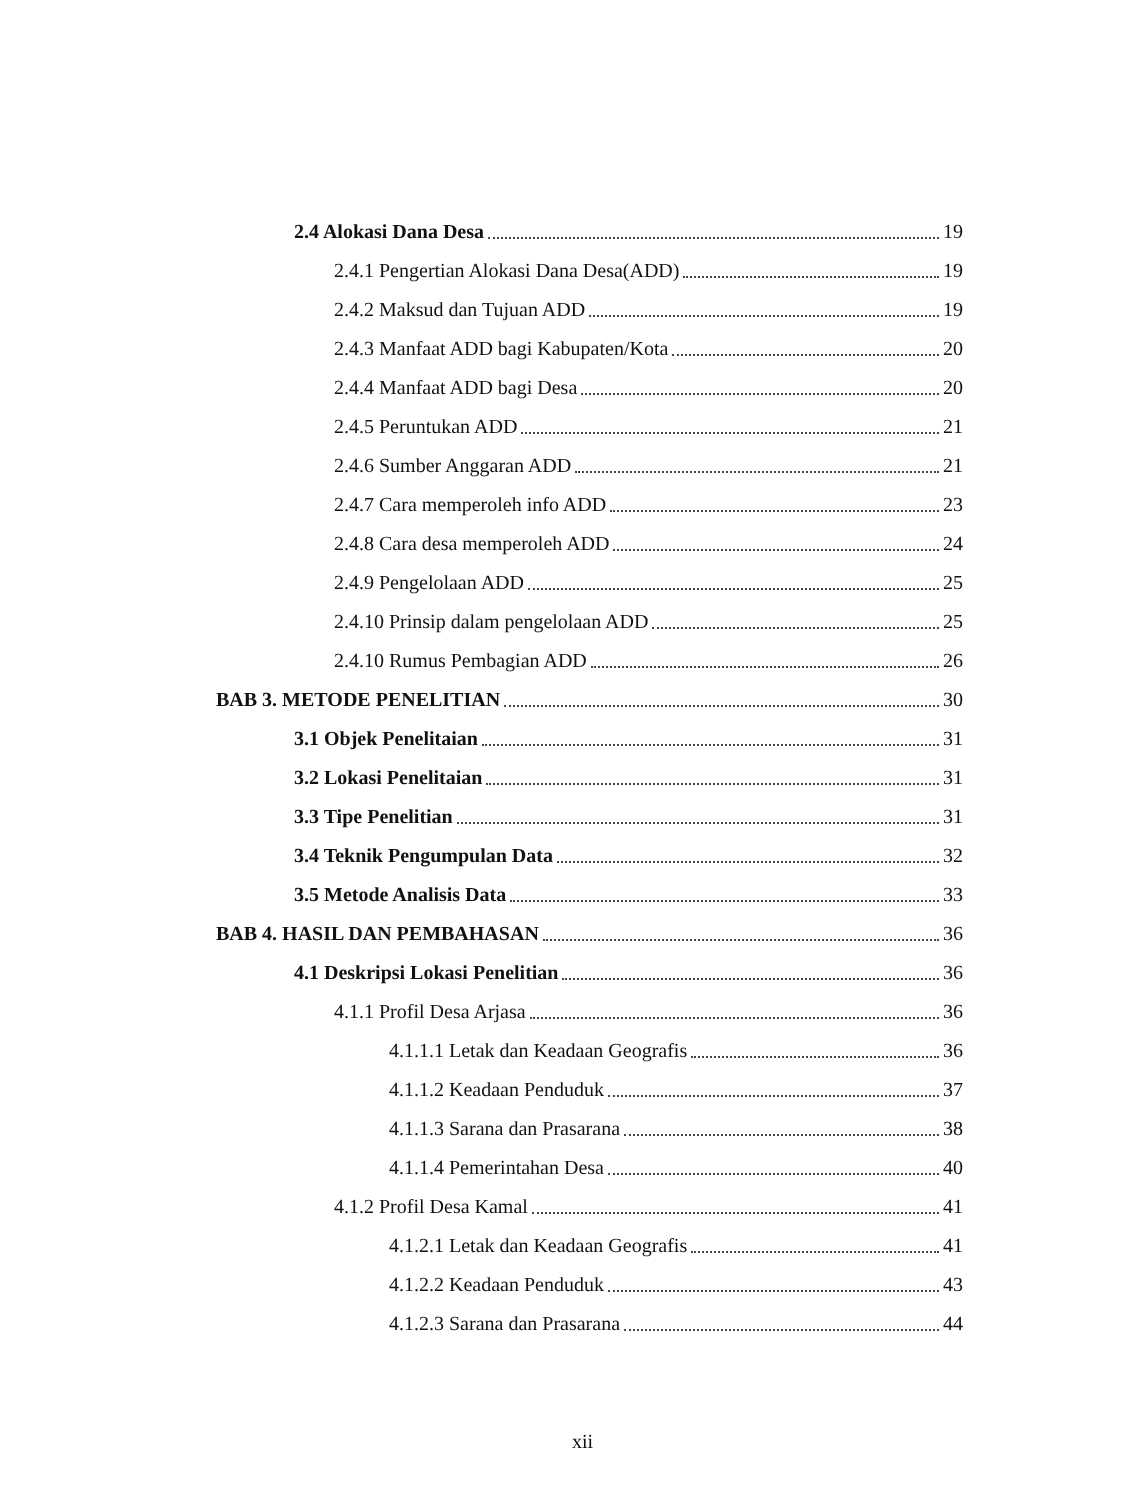2.4 Alokasi Dana Desa 19
2.4.1 Pengertian Alokasi Dana Desa(ADD) 19
2.4.2 Maksud dan Tujuan ADD 19
2.4.3 Manfaat ADD bagi Kabupaten/Kota 20
2.4.4 Manfaat ADD bagi Desa 20
2.4.5 Peruntukan ADD 21
2.4.6 Sumber Anggaran ADD 21
2.4.7 Cara memperoleh info ADD 23
2.4.8 Cara desa memperoleh ADD 24
2.4.9 Pengelolaan ADD 25
2.4.10 Prinsip dalam pengelolaan ADD 25
2.4.10 Rumus Pembagian ADD 26
BAB 3. METODE PENELITIAN 30
3.1 Objek Penelitaian 31
3.2 Lokasi Penelitaian 31
3.3 Tipe Penelitian 31
3.4 Teknik Pengumpulan Data 32
3.5 Metode Analisis Data 33
BAB 4. HASIL DAN PEMBAHASAN 36
4.1 Deskripsi Lokasi Penelitian 36
4.1.1 Profil Desa Arjasa 36
4.1.1.1 Letak dan Keadaan Geografis 36
4.1.1.2 Keadaan Penduduk 37
4.1.1.3 Sarana dan Prasarana 38
4.1.1.4 Pemerintahan Desa 40
4.1.2 Profil Desa Kamal 41
4.1.2.1 Letak dan Keadaan Geografis 41
4.1.2.2 Keadaan Penduduk 43
4.1.2.3 Sarana dan Prasarana 44
xii